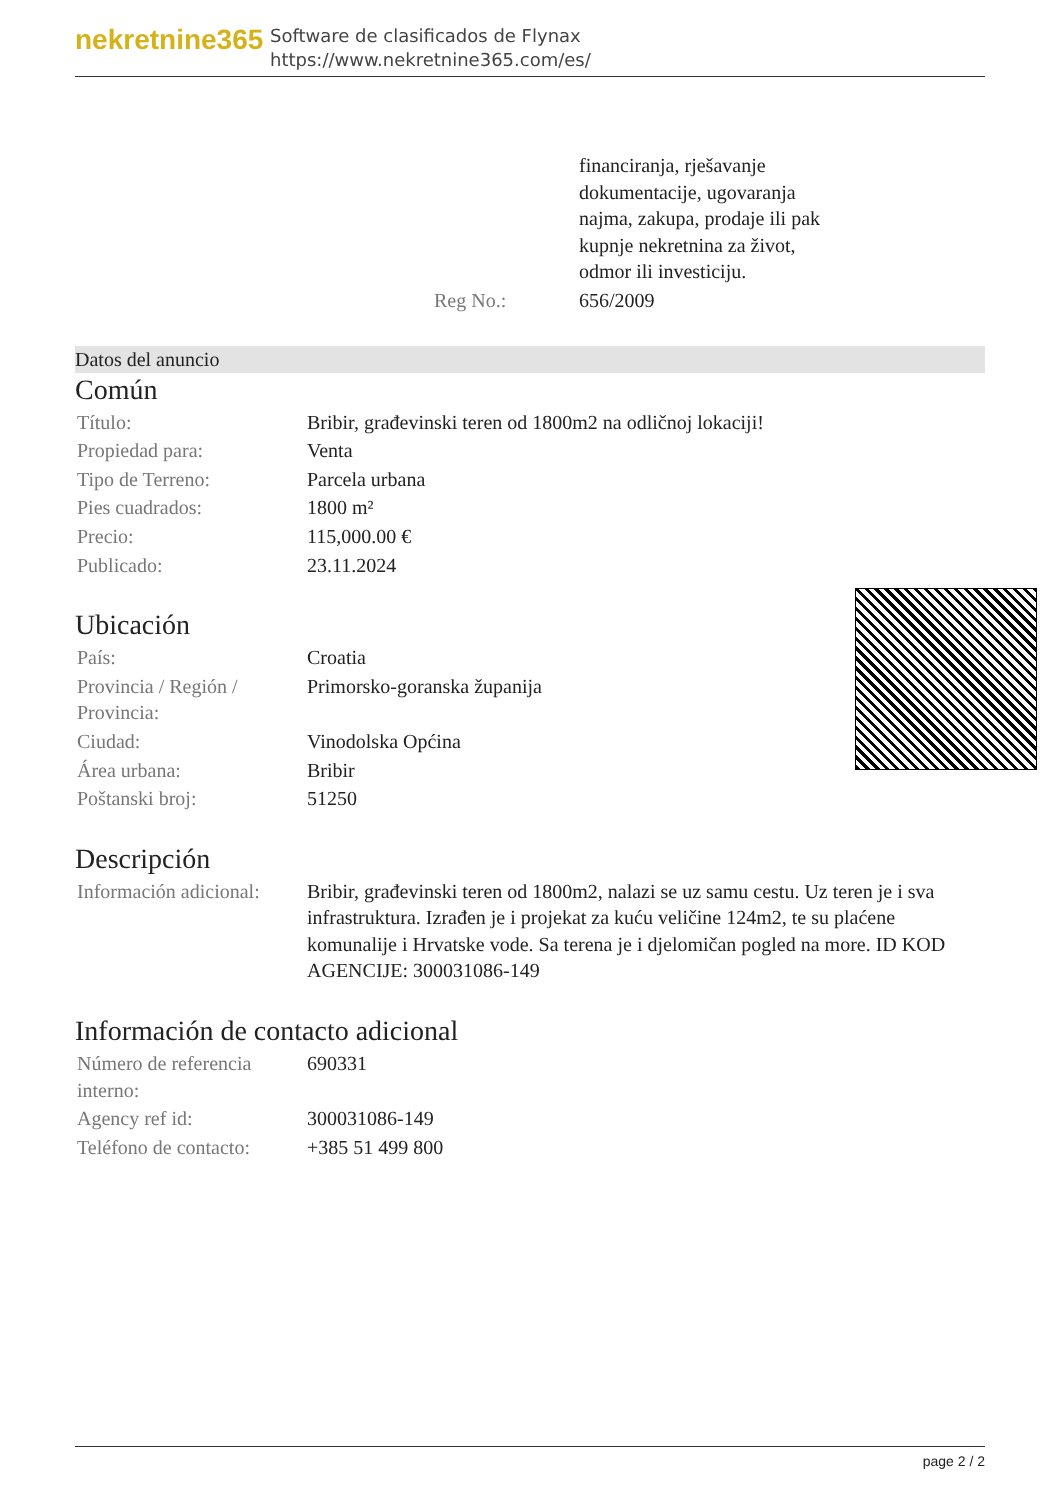nekretnine365
Software de clasificados de Flynax
https://www.nekretnine365.com/es/
| | | financiranja, rješavanje dokumentacije, ugovaranja najma, zakupa, prodaje ili pak kupnje nekretnina za život, odmor ili investiciju. |
| | Reg No.: | 656/2009 |
Datos del anuncio
Común
| Título: | Bribir, građevinski teren od 1800m2 na odličnoj lokaciji! |
| Propiedad para: | Venta |
| Tipo de Terreno: | Parcela urbana |
| Pies cuadrados: | 1800 m² |
| Precio: | 115,000.00 € |
| Publicado: | 23.11.2024 |
Ubicación
| País: | Croatia |
| Provincia / Región / Provincia: | Primorsko-goranska županija |
| Ciudad: | Vinodolska Općina |
| Área urbana: | Bribir |
| Poštanski broj: | 51250 |
Descripción
| Información adicional: | Bribir, građevinski teren od 1800m2, nalazi se uz samu cestu. Uz teren je i sva infrastruktura. Izrađen je i projekat za kuću veličine 124m2, te su plaćene komunalije i Hrvatske vode. Sa terena je i djelomičan pogled na more. ID KOD AGENCIJE: 300031086-149 |
Información de contacto adicional
| Número de referencia interno: | 690331 |
| Agency ref id: | 300031086-149 |
| Teléfono de contacto: | +385 51 499 800 |
page 2 / 2